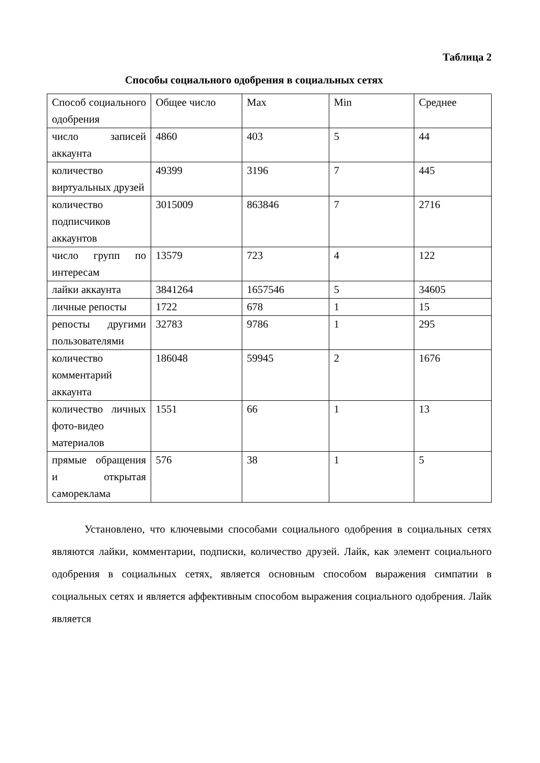Таблица 2
Способы социального одобрения в социальных сетях
| Способ социального одобрения | Общее число | Max | Min | Среднее |
| число записей аккаунта | 4860 | 403 | 5 | 44 |
| количество виртуальных друзей | 49399 | 3196 | 7 | 445 |
| количество подписчиков аккаунтов | 3015009 | 863846 | 7 | 2716 |
| число групп по интересам | 13579 | 723 | 4 | 122 |
| лайки аккаунта | 3841264 | 1657546 | 5 | 34605 |
| личные репосты | 1722 | 678 | 1 | 15 |
| репосты другими пользователями | 32783 | 9786 | 1 | 295 |
| количество комментарий аккаунта | 186048 | 59945 | 2 | 1676 |
| количество личных фото-видео материалов | 1551 | 66 | 1 | 13 |
| прямые обращения и открытая самореклама | 576 | 38 | 1 | 5 |
Установлено, что ключевыми способами социального одобрения в социальных сетях являются лайки, комментарии, подписки, количество друзей. Лайк, как элемент социального одобрения в социальных сетях, является основным способом выражения симпатии в социальных сетях и является аффективным способом выражения социального одобрения. Лайк является